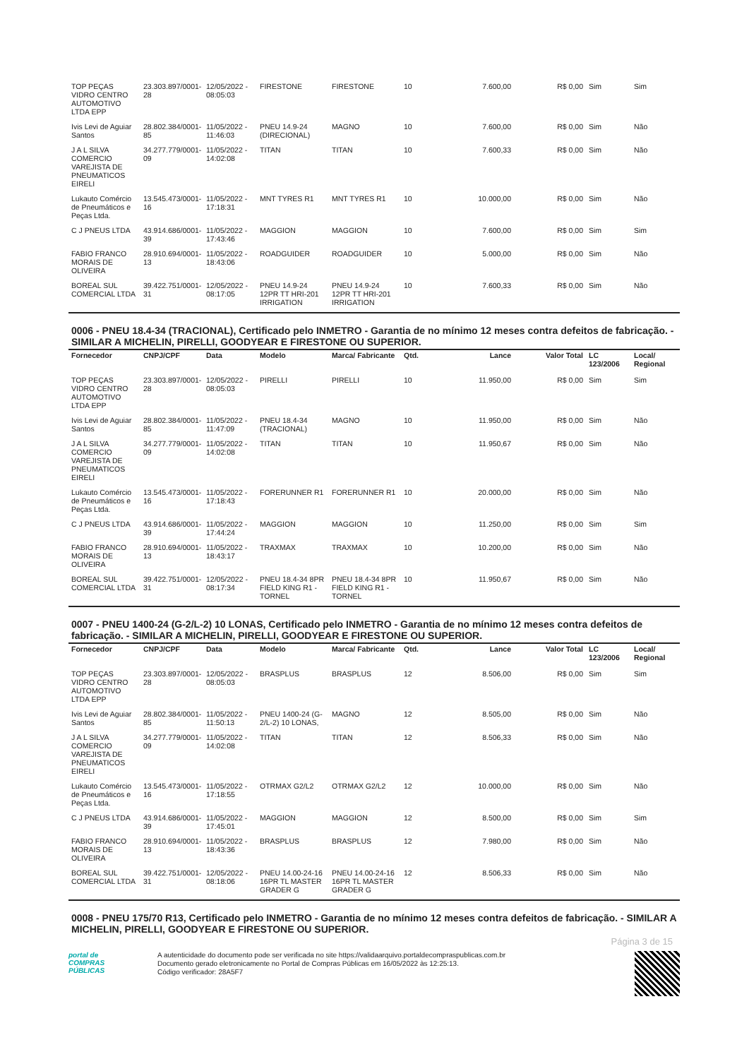| TOP PEÇAS VIDRO CENTRO AUTOMOTIVO LTDA EPP | 23.303.897/0001-28 | 12/05/2022 - 08:05:03 | FIRESTONE | FIRESTONE | 10 | 7.600,00 | R$ 0,00 | Sim | Sim |
| Ivis Levi de Aguiar Santos | 28.802.384/0001-85 | 11/05/2022 - 11:46:03 | PNEU 14.9-24 (DIRECIONAL) | MAGNO | 10 | 7.600,00 | R$ 0,00 | Sim | Não |
| J A L SILVA COMERCIO VAREJISTA DE PNEUMATICOS EIRELI | 34.277.779/0001-09 | 11/05/2022 - 14:02:08 | TITAN | TITAN | 10 | 7.600,33 | R$ 0,00 | Sim | Não |
| Lukauto Comércio de Pneumáticos e Peças Ltda. | 13.545.473/0001-16 | 11/05/2022 - 17:18:31 | MNT TYRES R1 | MNT TYRES R1 | 10 | 10.000,00 | R$ 0,00 | Sim | Não |
| C J PNEUS LTDA | 43.914.686/0001-39 | 11/05/2022 - 17:43:46 | MAGGION | MAGGION | 10 | 7.600,00 | R$ 0,00 | Sim | Sim |
| FABIO FRANCO MORAIS DE OLIVEIRA | 28.910.694/0001-13 | 11/05/2022 - 18:43:06 | ROADGUIDER | ROADGUIDER | 10 | 5.000,00 | R$ 0,00 | Sim | Não |
| BOREAL SUL COMERCIAL LTDA | 39.422.751/0001-31 | 12/05/2022 - 08:17:05 | PNEU 14.9-24 12PR TT HRI-201 IRRIGATION | PNEU 14.9-24 12PR TT HRI-201 IRRIGATION | 10 | 7.600,33 | R$ 0,00 | Sim | Não |
0006 - PNEU 18.4-34 (TRACIONAL), Certificado pelo INMETRO - Garantia de no mínimo 12 meses contra defeitos de fabricação. - SIMILAR A MICHELIN, PIRELLI, GOODYEAR E FIRESTONE OU SUPERIOR.
| Fornecedor | CNPJ/CPF | Data | Modelo | Marca/ Fabricante | Qtd. | Lance | Valor Total | LC 123/2006 | Local/ Regional |
| --- | --- | --- | --- | --- | --- | --- | --- | --- | --- |
| TOP PEÇAS VIDRO CENTRO AUTOMOTIVO LTDA EPP | 23.303.897/0001-28 | 12/05/2022 - 08:05:03 | PIRELLI | PIRELLI | 10 | 11.950,00 | R$ 0,00 | Sim | Sim |
| Ivis Levi de Aguiar Santos | 28.802.384/0001-85 | 11/05/2022 - 11:47:09 | PNEU 18.4-34 (TRACIONAL) | MAGNO | 10 | 11.950,00 | R$ 0,00 | Sim | Não |
| J A L SILVA COMERCIO VAREJISTA DE PNEUMATICOS EIRELI | 34.277.779/0001-09 | 11/05/2022 - 14:02:08 | TITAN | TITAN | 10 | 11.950,67 | R$ 0,00 | Sim | Não |
| Lukauto Comércio de Pneumáticos e Peças Ltda. | 13.545.473/0001-16 | 11/05/2022 - 17:18:43 | FORERUNNER R1 | FORERUNNER R1 | 10 | 20.000,00 | R$ 0,00 | Sim | Não |
| C J PNEUS LTDA | 43.914.686/0001-39 | 11/05/2022 - 17:44:24 | MAGGION | MAGGION | 10 | 11.250,00 | R$ 0,00 | Sim | Sim |
| FABIO FRANCO MORAIS DE OLIVEIRA | 28.910.694/0001-13 | 11/05/2022 - 18:43:17 | TRAXMAX | TRAXMAX | 10 | 10.200,00 | R$ 0,00 | Sim | Não |
| BOREAL SUL COMERCIAL LTDA | 39.422.751/0001-31 | 12/05/2022 - 08:17:34 | PNEU 18.4-34 8PR FIELD KING R1 - TORNEL | PNEU 18.4-34 8PR FIELD KING R1 - TORNEL | 10 | 11.950,67 | R$ 0,00 | Sim | Não |
0007 - PNEU 1400-24 (G-2/L-2) 10 LONAS, Certificado pelo INMETRO - Garantia de no mínimo 12 meses contra defeitos de fabricação. - SIMILAR A MICHELIN, PIRELLI, GOODYEAR E FIRESTONE OU SUPERIOR.
| Fornecedor | CNPJ/CPF | Data | Modelo | Marca/ Fabricante | Qtd. | Lance | Valor Total | LC 123/2006 | Local/ Regional |
| --- | --- | --- | --- | --- | --- | --- | --- | --- | --- |
| TOP PEÇAS VIDRO CENTRO AUTOMOTIVO LTDA EPP | 23.303.897/0001-28 | 12/05/2022 - 08:05:03 | BRASPLUS | BRASPLUS | 12 | 8.506,00 | R$ 0,00 | Sim | Sim |
| Ivis Levi de Aguiar Santos | 28.802.384/0001-85 | 11/05/2022 - 11:50:13 | PNEU 1400-24 (G-2/L-2) 10 LONAS, | MAGNO | 12 | 8.505,00 | R$ 0,00 | Sim | Não |
| J A L SILVA COMERCIO VAREJISTA DE PNEUMATICOS EIRELI | 34.277.779/0001-09 | 11/05/2022 - 14:02:08 | TITAN | TITAN | 12 | 8.506,33 | R$ 0,00 | Sim | Não |
| Lukauto Comércio de Pneumáticos e Peças Ltda. | 13.545.473/0001-16 | 11/05/2022 - 17:18:55 | OTRMAX G2/L2 | OTRMAX G2/L2 | 12 | 10.000,00 | R$ 0,00 | Sim | Não |
| C J PNEUS LTDA | 43.914.686/0001-39 | 11/05/2022 - 17:45:01 | MAGGION | MAGGION | 12 | 8.500,00 | R$ 0,00 | Sim | Sim |
| FABIO FRANCO MORAIS DE OLIVEIRA | 28.910.694/0001-13 | 11/05/2022 - 18:43:36 | BRASPLUS | BRASPLUS | 12 | 7.980,00 | R$ 0,00 | Sim | Não |
| BOREAL SUL COMERCIAL LTDA | 39.422.751/0001-31 | 12/05/2022 - 08:18:06 | PNEU 14.00-24-16 16PR TL MASTER GRADER G | PNEU 14.00-24-16 16PR TL MASTER GRADER G | 12 | 8.506,33 | R$ 0,00 | Sim | Não |
0008 - PNEU 175/70 R13, Certificado pelo INMETRO - Garantia de no mínimo 12 meses contra defeitos de fabricação. - SIMILAR A MICHELIN, PIRELLI, GOODYEAR E FIRESTONE OU SUPERIOR.
Página 3 de 15
portal de
COMPRAS
PÚBLICAS
A autenticidade do documento pode ser verificada no site https://validaarquivo.portaldecompraspublicas.com.br
Documento gerado eletronicamente no Portal de Compras Públicas em 16/05/2022 às 12:25:13.
Código verificador: 28A5F7